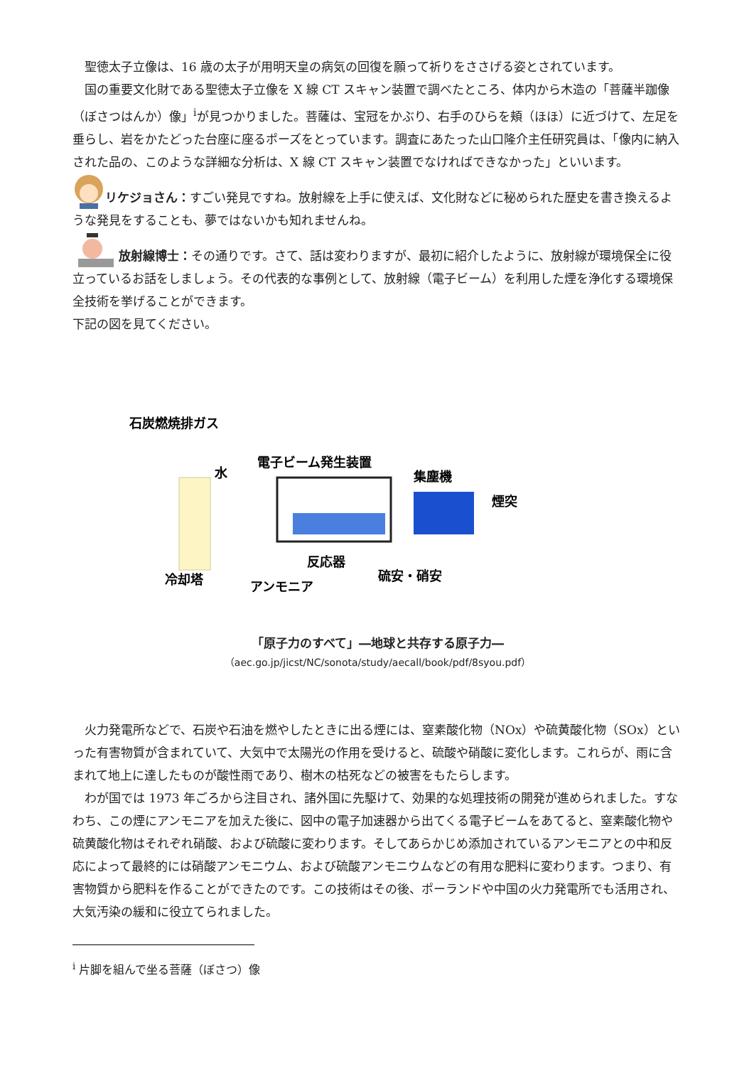聖徳太子立像は、16 歳の太子が用明天皇の病気の回復を願って祈りをささげる姿とされています。
国の重要文化財である聖徳太子立像を X 線 CT スキャン装置で調べたところ、体内から木造の「菩薩半跏像（ぼさつはんか）像」<sup>i</sup>が見つかりました。菩薩は、宝冠をかぶり、右手のひらを頬（ほほ）に近づけて、左足を垂らし、岩をかたどった台座に座るポーズをとっています。調査にあたった山口隆介主任研究員は、「像内に納入された品の、このような詳細な分析は、X 線 CT スキャン装置でなければできなかった」といいます。
リケジョさん：すごい発見ですね。放射線を上手に使えば、文化財などに秘められた歴史を書き換えるような発見をすることも、夢ではないかも知れませんね。
放射線博士：その通りです。さて、話は変わりますが、最初に紹介したように、放射線が環境保全に役立っているお話をしましょう。その代表的な事例として、放射線（電子ビーム）を利用した煙を浄化する環境保全技術を挙げることができます。
下記の図を見てください。
石炭燃焼排ガス
水
電子ビーム発生装置
集塵機
煙突
反応器
冷却塔
アンモニア
硫安・硝安
「原子力のすべて」―地球と共存する原子力―
（aec.go.jp/jicst/NC/sonota/study/aecall/book/pdf/8syou.pdf）
火力発電所などで、石炭や石油を燃やしたときに出る煙には、窒素酸化物（NOx）や硫黄酸化物（SOx）といった有害物質が含まれていて、大気中で太陽光の作用を受けると、硫酸や硝酸に変化します。これらが、雨に含まれて地上に達したものが酸性雨であり、樹木の枯死などの被害をもたらします。
わが国では 1973 年ごろから注目され、諸外国に先駆けて、効果的な処理技術の開発が進められました。すなわち、この煙にアンモニアを加えた後に、図中の電子加速器から出てくる電子ビームをあてると、窒素酸化物や硫黄酸化物はそれぞれ硝酸、および硫酸に変わります。そしてあらかじめ添加されているアンモニアとの中和反応によって最終的には硝酸アンモニウム、および硫酸アンモニウムなどの有用な肥料に変わります。つまり、有害物質から肥料を作ることができたのです。この技術はその後、ポーランドや中国の火力発電所でも活用され、大気汚染の緩和に役立てられました。
<sup>i</sup> 片脚を組んで坐る菩薩（ぼさつ）像